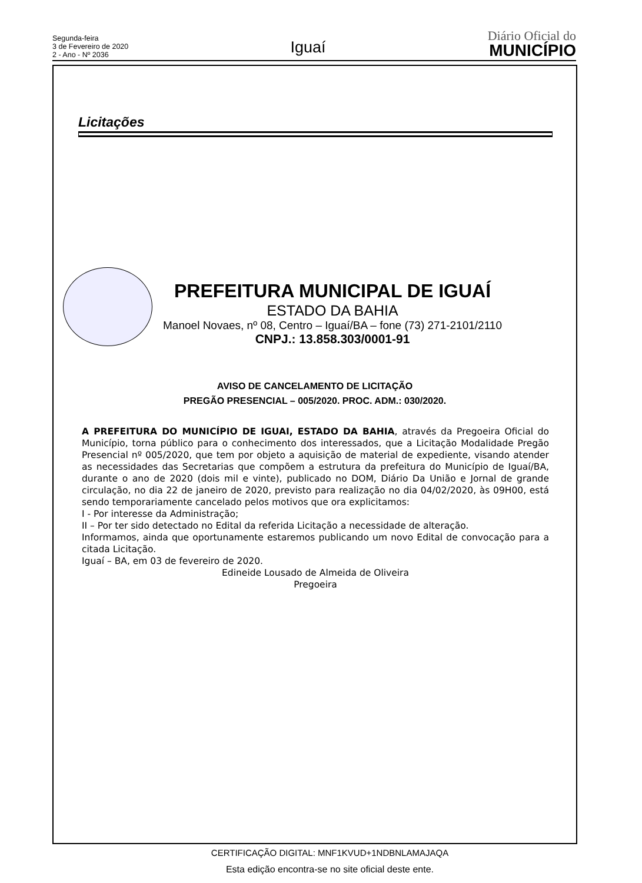Segunda-feira
3 de Fevereiro de 2020
2 - Ano - Nº 2036
Iguaí
Diário Oficial do
MUNICÍPIO
Licitações
PREFEITURA MUNICIPAL DE IGUAÍ
ESTADO DA BAHIA
Manoel Novaes, nº 08, Centro – Iguaí/BA – fone (73) 271-2101/2110
CNPJ.: 13.858.303/0001-91
AVISO DE CANCELAMENTO DE LICITAÇÃO
PREGÃO PRESENCIAL – 005/2020. PROC. ADM.: 030/2020.
A PREFEITURA DO MUNICÍPIO DE IGUAI, ESTADO DA BAHIA, através da Pregoeira Oficial do Município, torna público para o conhecimento dos interessados, que a Licitação Modalidade Pregão Presencial nº 005/2020, que tem por objeto a aquisição de material de expediente, visando atender as necessidades das Secretarias que compõem a estrutura da prefeitura do Município de Iguaí/BA, durante o ano de 2020 (dois mil e vinte), publicado no DOM, Diário Da União e Jornal de grande circulação, no dia 22 de janeiro de 2020, previsto para realização no dia 04/02/2020, às 09H00, está sendo temporariamente cancelado pelos motivos que ora explicitamos:
I - Por interesse da Administração;
II – Por ter sido detectado no Edital da referida Licitação a necessidade de alteração.
Informamos, ainda que oportunamente estaremos publicando um novo Edital de convocação para a citada Licitação.
Iguaí – BA, em 03 de fevereiro de 2020.
Edineide Lousado de Almeida de Oliveira
Pregoeira
CERTIFICAÇÃO DIGITAL: MNF1KVUD+1NDBNLAMAJAQA
Esta edição encontra-se no site oficial deste ente.